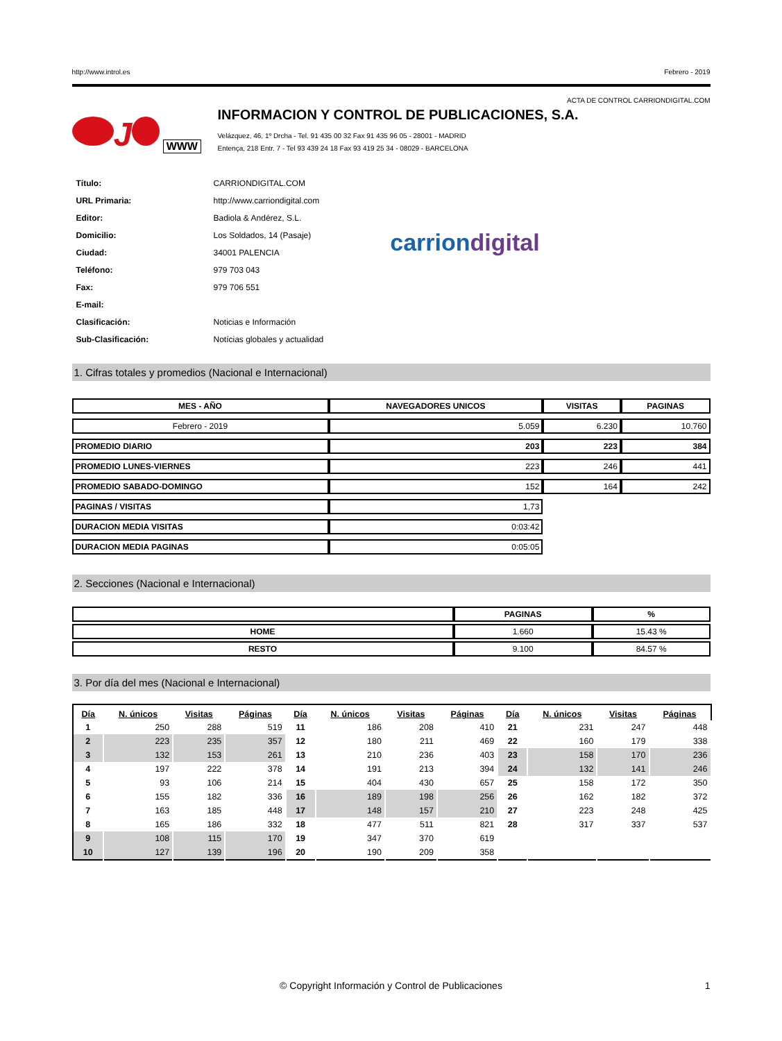http://www.introl.es Febrero - 2019
ACTA DE CONTROL CARRIONDIGITAL.COM
J WWW
INFORMACION Y CONTROL DE PUBLICACIONES, S.A.
Velázquez, 46, 1º Drcha - Tel. 91 435 00 32 Fax 91 435 96 05 - 28001 - MADRID
Entença, 218 Entr. 7 - Tel 93 439 24 18 Fax 93 419 25 34 - 08029 - BARCELONA
| Título: | CARRIONDIGITAL.COM |
| URL Primaria: | http://www.carriondigital.com |
| Editor: | Badiola & Andérez, S.L. |
| Domicilio: | Los Soldados, 14 (Pasaje) |
| Ciudad: | 34001 PALENCIA |
| Teléfono: | 979 703 043 |
| Fax: | 979 706 551 |
| E-mail: | |
| Clasificación: | Noticias e Información |
| Sub-Clasificación: | Notícias globales y actualidad |
carriondigital
1. Cifras totales y promedios (Nacional e Internacional)
| MES - AÑO | NAVEGADORES UNICOS | VISITAS | PAGINAS |
| --- | --- | --- | --- |
| Febrero - 2019 | 5.059 | 6.230 | 10.760 |
| PROMEDIO DIARIO | 203 | 223 | 384 |
| PROMEDIO LUNES-VIERNES | 223 | 246 | 441 |
| PROMEDIO SABADO-DOMINGO | 152 | 164 | 242 |
| PAGINAS / VISITAS | 1,73 | | |
| DURACION MEDIA VISITAS | 0:03:42 | | |
| DURACION MEDIA PAGINAS | 0:05:05 | | |
2. Secciones (Nacional e Internacional)
| | PAGINAS | % |
| --- | --- | --- |
| HOME | 1.660 | 15.43 % |
| RESTO | 9.100 | 84.57 % |
3. Por día del mes (Nacional e Internacional)
| Día | N. únicos | Visitas | Páginas | Día | N. únicos | Visitas | Páginas | Día | N. únicos | Visitas | Páginas |
| --- | --- | --- | --- | --- | --- | --- | --- | --- | --- | --- | --- |
| 1 | 250 | 288 | 519 | 11 | 186 | 208 | 410 | 21 | 231 | 247 | 448 |
| 2 | 223 | 235 | 357 | 12 | 180 | 211 | 469 | 22 | 160 | 179 | 338 |
| 3 | 132 | 153 | 261 | 13 | 210 | 236 | 403 | 23 | 158 | 170 | 236 |
| 4 | 197 | 222 | 378 | 14 | 191 | 213 | 394 | 24 | 132 | 141 | 246 |
| 5 | 93 | 106 | 214 | 15 | 404 | 430 | 657 | 25 | 158 | 172 | 350 |
| 6 | 155 | 182 | 336 | 16 | 189 | 198 | 256 | 26 | 162 | 182 | 372 |
| 7 | 163 | 185 | 448 | 17 | 148 | 157 | 210 | 27 | 223 | 248 | 425 |
| 8 | 165 | 186 | 332 | 18 | 477 | 511 | 821 | 28 | 317 | 337 | 537 |
| 9 | 108 | 115 | 170 | 19 | 347 | 370 | 619 | | | | |
| 10 | 127 | 139 | 196 | 20 | 190 | 209 | 358 | | | | |
© Copyright Información y Control de Publicaciones 1